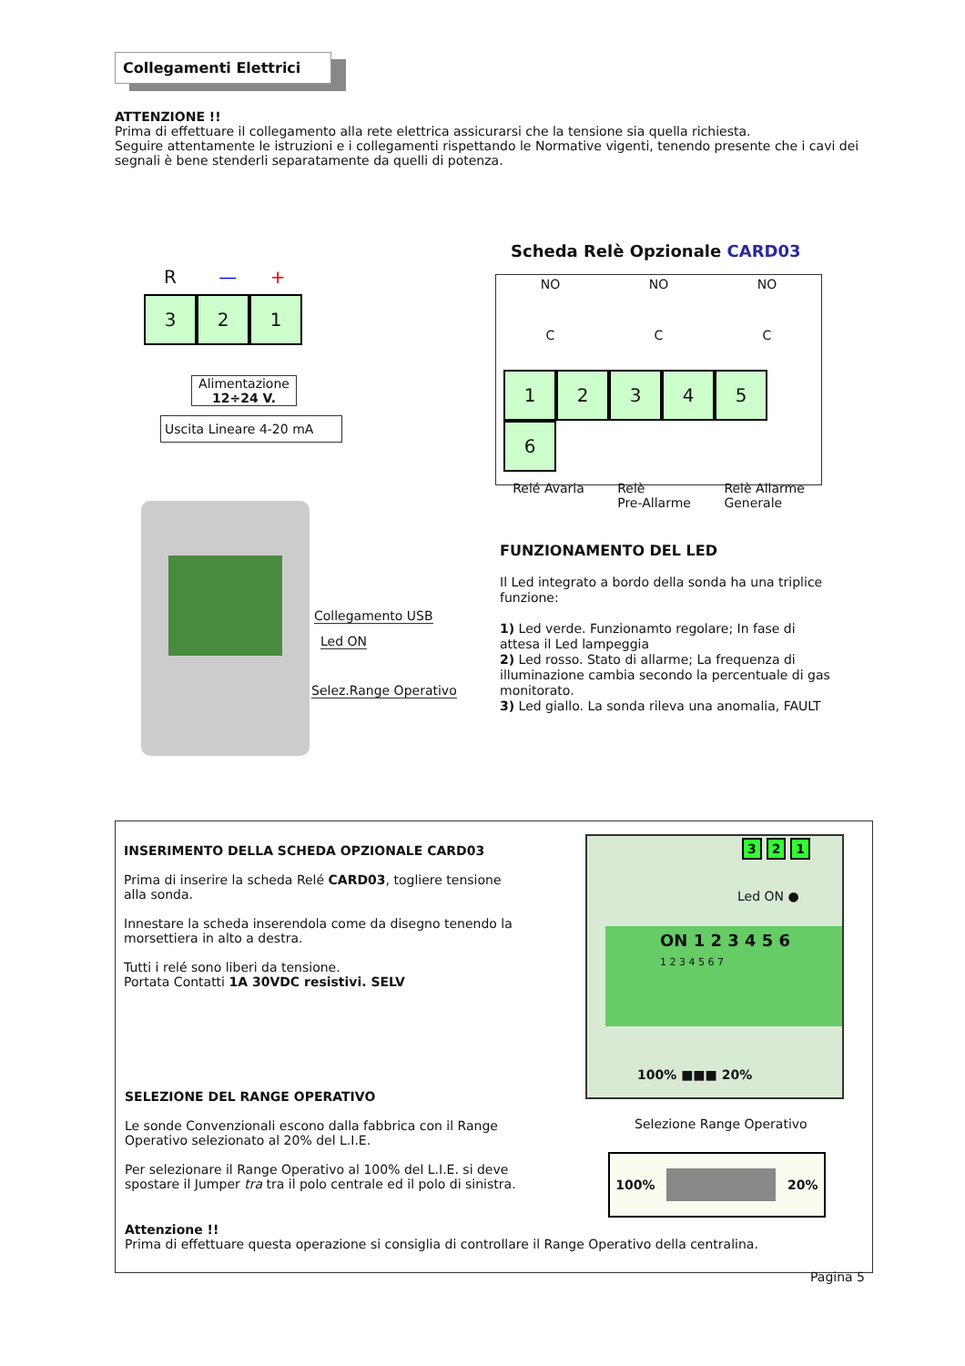Collegamenti Elettrici
ATTENZIONE !!
Prima di effettuare il collegamento alla rete elettrica assicurarsi che la tensione sia quella richiesta.
Seguire attentamente le istruzioni e i collegamenti rispettando le Normative vigenti, tenendo presente che i cavi dei segnali è bene stenderli separatamente da quelli di potenza.
R — +
3 2 1
Alimentazione
12÷24 V.
Uscita Lineare 4-20 mA
Collegamento USB
Led ON
Selez.Range Operativo
Scheda Relè Opzionale CARD03
NO NO NO
C C C
123456
Relé Avaria Relè
Pre-Allarme Relè Allarme
Generale
FUNZIONAMENTO DEL LED
Il Led integrato a bordo della sonda ha una triplice funzione:
1) Led verde. Funzionamto regolare; In fase di attesa il Led lampeggia
2) Led rosso. Stato di allarme; La frequenza di illuminazione cambia secondo la percentuale di gas monitorato.
3) Led giallo. La sonda rileva una anomalia, FAULT
INSERIMENTO DELLA SCHEDA OPZIONALE CARD03
Prima di inserire la scheda Relé CARD03, togliere tensione alla sonda.
Innestare la scheda inserendola come da disegno tenendo la morsettiera in alto a destra.
Tutti i relé sono liberi da tensione.
Portata Contatti 1A 30VDC resistivi. SELV
3 2 1
Led ON ●
ON 1 2 3 4 5 6
1 2 3 4 5 6 7
100% ■■■ 20%
Selezione Range Operativo
100% 20%
SELEZIONE DEL RANGE OPERATIVO
Le sonde Convenzionali escono dalla fabbrica con il Range Operativo selezionato al 20% del L.I.E.
Per selezionare il Range Operativo al 100% del L.I.E. si deve spostare il Jumper tra tra il polo centrale ed il polo di sinistra.
Attenzione !!
Prima di effettuare questa operazione si consiglia di controllare il Range Operativo della centralina.
Pagina 5